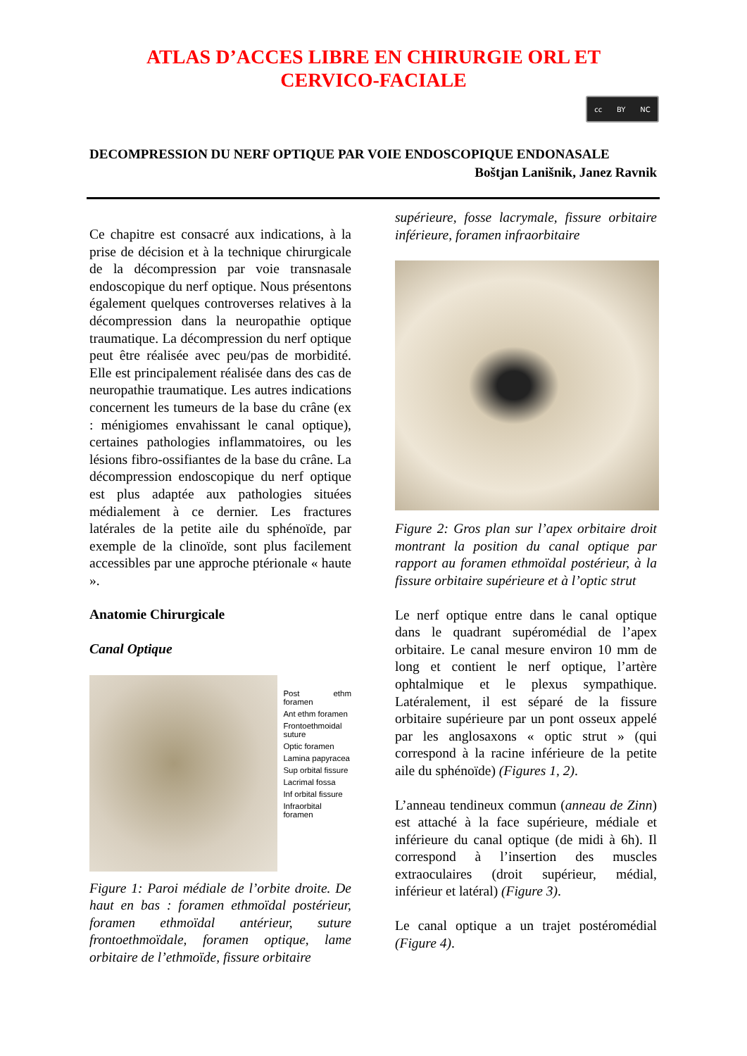ATLAS D’ACCES LIBRE EN CHIRURGIE ORL ET
CERVICO-FACIALE
cc BY NC
DECOMPRESSION DU NERF OPTIQUE PAR VOIE ENDOSCOPIQUE ENDONASALE
Boštjan Lanišnik, Janez Ravnik
Ce chapitre est consacré aux indications, à la prise de décision et à la technique chirurgicale de la décompression par voie transnasale endoscopique du nerf optique. Nous présentons également quelques controverses relatives à la décompression dans la neuropathie optique traumatique. La décompression du nerf optique peut être réalisée avec peu/pas de morbidité. Elle est principalement réalisée dans des cas de neuropathie traumatique. Les autres indications concernent les tumeurs de la base du crâne (ex : ménigiomes envahissant le canal optique), certaines pathologies inflammatoires, ou les lésions fibro-ossifiantes de la base du crâne. La décompression endoscopique du nerf optique est plus adaptée aux pathologies situées médialement à ce dernier. Les fractures latérales de la petite aile du sphénoïde, par exemple de la clinoïde, sont plus facilement accessibles par une approche ptérionale « haute ».
Anatomie Chirurgicale
Canal Optique
Post ethm foramen
Ant ethm foramen
Frontoethmoidal
suture
Optic foramen
Lamina papyracea
Sup orbital fissure
Lacrimal fossa
Inf orbital fissure
Infraorbital foramen
Figure 1: Paroi médiale de l’orbite droite. De haut en bas : foramen ethmoïdal postérieur, foramen ethmoïdal antérieur, suture frontoethmoïdale, foramen optique, lame orbitaire de l’ethmoïde, fissure orbitaire
supérieure, fosse lacrymale, fissure orbitaire inférieure, foramen infraorbitaire
Figure 2: Gros plan sur l’apex orbitaire droit montrant la position du canal optique par rapport au foramen ethmoïdal postérieur, à la fissure orbitaire supérieure et à l’optic strut
Le nerf optique entre dans le canal optique dans le quadrant supéromédial de l’apex orbitaire. Le canal mesure environ 10 mm de long et contient le nerf optique, l’artère ophtalmique et le plexus sympathique. Latéralement, il est séparé de la fissure orbitaire supérieure par un pont osseux appelé par les anglosaxons « optic strut » (qui correspond à la racine inférieure de la petite aile du sphénoïde) (Figures 1, 2).
L’anneau tendineux commun (anneau de Zinn) est attaché à la face supérieure, médiale et inférieure du canal optique (de midi à 6h). Il correspond à l’insertion des muscles extraoculaires (droit supérieur, médial, inférieur et latéral) (Figure 3).
Le canal optique a un trajet postéromédial (Figure 4).